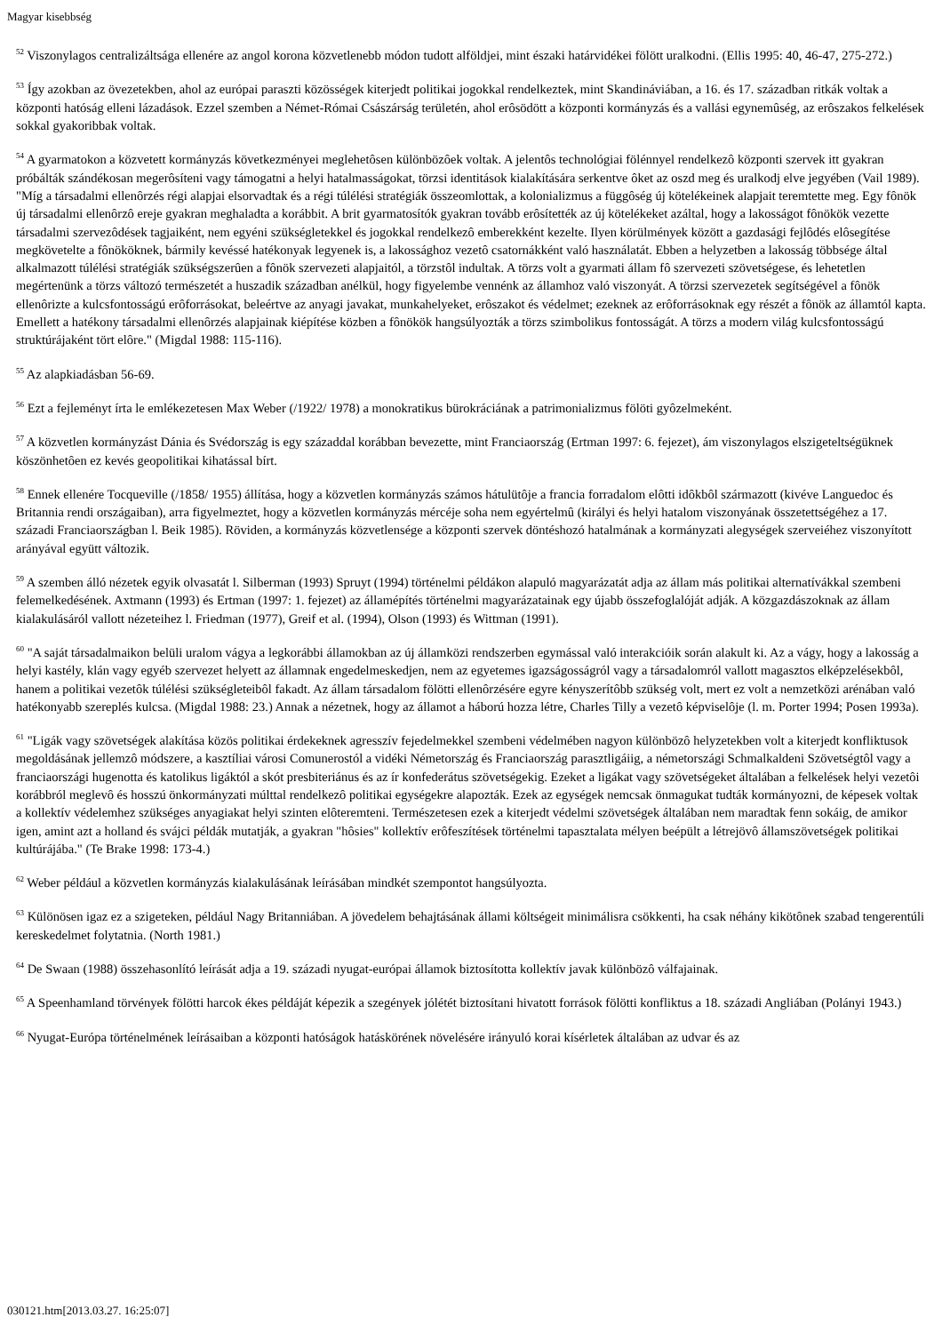Magyar kisebbség
<sup>52</sup> Viszonylagos centralizáltsága ellenére az angol korona közvetlenebb módon tudott alföldjei, mint északi határvidékei fölött uralkodni. (Ellis 1995: 40, 46-47, 275-272.)
<sup>53</sup> Így azokban az övezetekben, ahol az európai paraszti közösségek kiterjedt politikai jogokkal rendelkeztek, mint Skandináviában, a 16. és 17. században ritkák voltak a központi hatóság elleni lázadások. Ezzel szemben a Német-Római Császárság területén, ahol erôsödött a központi kormányzás és a vallási egynemûség, az erôszakos felkelések sokkal gyakoribbak voltak.
<sup>54</sup> A gyarmatokon a közvetett kormányzás következményei meglehetôsen különbözôek voltak. A jelentôs technológiai fölénnyel rendelkezô központi szervek itt gyakran próbálták szándékosan megerôsíteni vagy támogatni a helyi hatalmasságokat, törzsi identitások kialakítására serkentve ôket az oszd meg és uralkodj elve jegyében (Vail 1989). "Míg a társadalmi ellenôrzés régi alapjai elsorvadtak és a régi túlélési stratégiák összeomlottak, a kolonializmus a függôség új kötelékeinek alapjait teremtette meg. Egy fônök új társadalmi ellenôrzô ereje gyakran meghaladta a korábbit. A brit gyarmatosítók gyakran tovább erôsítették az új kötelékeket azáltal, hogy a lakosságot fônökök vezette társadalmi szervezôdések tagjaiként, nem egyéni szükségletekkel és jogokkal rendelkezô emberekként kezelte. Ilyen körülmények között a gazdasági fejlôdés elôsegítése megkövetelte a fônököknek, bármily kevéssé hatékonyak legyenek is, a lakossághoz vezetô csatornákként való használatát. Ebben a helyzetben a lakosság többsége által alkalmazott túlélési stratégiák szükségszerûen a fônök szervezeti alapjaitól, a törzstôl indultak. A törzs volt a gyarmati állam fô szervezeti szövetségese, és lehetetlen megértenünk a törzs változó természetét a huszadik században anélkül, hogy figyelembe vennénk az államhoz való viszonyát. A törzsi szervezetek segítségével a fônök ellenôrizte a kulcsfontosságú erôforrásokat, beleértve az anyagi javakat, munkahelyeket, erôszakot és védelmet; ezeknek az erôforrásoknak egy részét a fônök az államtól kapta. Emellett a hatékony társadalmi ellenôrzés alapjainak kiépítése közben a fônökök hangsúlyozták a törzs szimbolikus fontosságát. A törzs a modern világ kulcsfontosságú struktúrájaként tört elôre." (Migdal 1988: 115-116).
<sup>55</sup> Az alapkiadásban 56-69.
<sup>56</sup> Ezt a fejleményt írta le emlékezetesen Max Weber (/1922/ 1978) a monokratikus bürokráciának a patrimonializmus fölöti gyôzelmeként.
<sup>57</sup> A közvetlen kormányzást Dánia és Svédország is egy századdal korábban bevezette, mint Franciaország (Ertman 1997: 6. fejezet), ám viszonylagos elszigeteltségüknek köszönhetôen ez kevés geopolitikai kihatással bírt.
<sup>58</sup> Ennek ellenére Tocqueville (/1858/ 1955) állítása, hogy a közvetlen kormányzás számos hátulütôje a francia forradalom elôtti idôkbôl származott (kivéve Languedoc és Britannia rendi országaiban), arra figyelmeztet, hogy a közvetlen kormányzás mércéje soha nem egyértelmû (királyi és helyi hatalom viszonyának összetettségéhez a 17. századi Franciaországban l. Beik 1985). Röviden, a kormányzás közvetlensége a központi szervek döntéshozó hatalmának a kormányzati alegységek szerveiéhez viszonyított arányával együtt változik.
<sup>59</sup> A szemben álló nézetek egyik olvasatát l. Silberman (1993) Spruyt (1994) történelmi példákon alapuló magyarázatát adja az állam más politikai alternatívákkal szembeni felemelkedésének. Axtmann (1993) és Ertman (1997: 1. fejezet) az államépítés történelmi magyarázatainak egy újabb összefoglalóját adják. A közgazdászoknak az állam kialakulásáról vallott nézeteihez l. Friedman (1977), Greif et al. (1994), Olson (1993) és Wittman (1991).
<sup>60</sup> "A saját társadalmaikon belüli uralom vágya a legkorábbi államokban az új államközi rendszerben egymással való interakcióik során alakult ki. Az a vágy, hogy a lakosság a helyi kastély, klán vagy egyéb szervezet helyett az államnak engedelmeskedjen, nem az egyetemes igazságosságról vagy a társadalomról vallott magasztos elképzelésekbôl, hanem a politikai vezetôk túlélési szükségleteibôl fakadt. Az állam társadalom fölötti ellenôrzésére egyre kényszerítôbb szükség volt, mert ez volt a nemzetközi arénában való hatékonyabb szereplés kulcsa. (Migdal 1988: 23.) Annak a nézetnek, hogy az államot a háború hozza létre, Charles Tilly a vezetô képviselôje (l. m. Porter 1994; Posen 1993a).
<sup>61</sup> "Ligák vagy szövetségek alakítása közös politikai érdekeknek agresszív fejedelmekkel szembeni védelmében nagyon különbözô helyzetekben volt a kiterjedt konfliktusok megoldásának jellemzô módszere, a kasztíliai városi Comunerostól a vidéki Németország és Franciaország parasztligáiig, a németországi Schmalkaldeni Szövetségtôl vagy a franciaországi hugenotta és katolikus ligáktól a skót presbiteriánus és az ír konfederátus szövetségekig. Ezeket a ligákat vagy szövetségeket általában a felkelések helyi vezetôi korábbról meglevô és hosszú önkormányzati múlttal rendelkezô politikai egységekre alapozták. Ezek az egységek nemcsak önmagukat tudták kormányozni, de képesek voltak a kollektív védelemhez szükséges anyagiakat helyi szinten elôteremteni. Természetesen ezek a kiterjedt védelmi szövetségek általában nem maradtak fenn sokáig, de amikor igen, amint azt a holland és svájci példák mutatják, a gyakran "hôsies" kollektív erôfeszítések történelmi tapasztalata mélyen beépült a létrejövô államszövetségek politikai kultúrájába." (Te Brake 1998: 173-4.)
<sup>62</sup> Weber például a közvetlen kormányzás kialakulásának leírásában mindkét szempontot hangsúlyozta.
<sup>63</sup> Különösen igaz ez a szigeteken, például Nagy Britanniában. A jövedelem behajtásának állami költségeit minimálisra csökkenti, ha csak néhány kikötônek szabad tengerentúli kereskedelmet folytatnia. (North 1981.)
<sup>64</sup> De Swaan (1988) összehasonlító leírását adja a 19. századi nyugat-európai államok biztosította kollektív javak különbözô válfajainak.
<sup>65</sup> A Speenhamland törvények fölötti harcok ékes példáját képezik a szegények jólétét biztosítani hivatott források fölötti konfliktus a 18. századi Angliában (Polányi 1943.)
<sup>66</sup> Nyugat-Európa történelmének leírásaiban a központi hatóságok hatáskörének növelésére irányuló korai kísérletek általában az udvar és az
030121.htm[2013.03.27. 16:25:07]